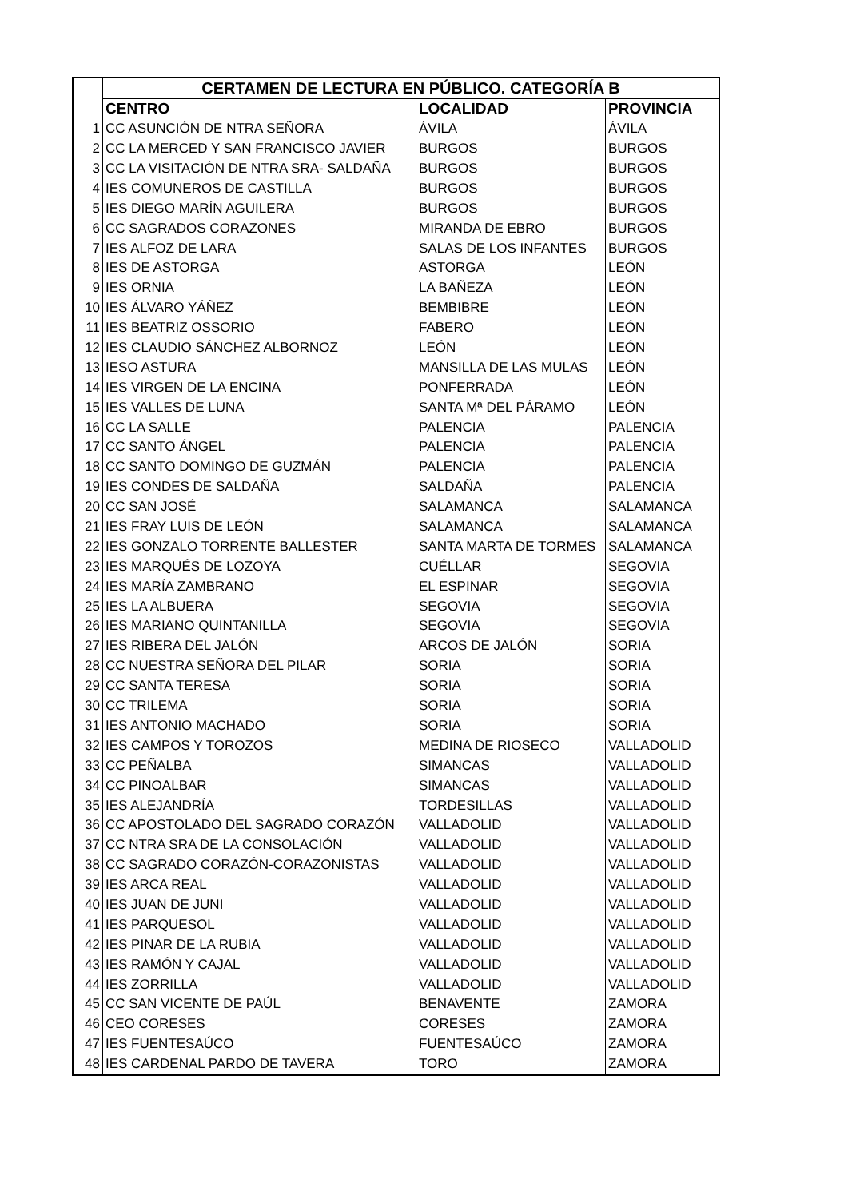| | CERTAMEN DE LECTURA EN PÚBLICO. CATEGORÍA B | | |
| | CENTRO | LOCALIDAD | PROVINCIA |
| 1 | CC ASUNCIÓN DE NTRA SEÑORA | ÁVILA | ÁVILA |
| 2 | CC LA MERCED Y SAN FRANCISCO JAVIER | BURGOS | BURGOS |
| 3 | CC LA VISITACIÓN DE NTRA SRA- SALDAÑA | BURGOS | BURGOS |
| 4 | IES COMUNEROS DE CASTILLA | BURGOS | BURGOS |
| 5 | IES DIEGO MARÍN AGUILERA | BURGOS | BURGOS |
| 6 | CC SAGRADOS CORAZONES | MIRANDA DE EBRO | BURGOS |
| 7 | IES ALFOZ DE LARA | SALAS DE LOS INFANTES | BURGOS |
| 8 | IES DE ASTORGA | ASTORGA | LEÓN |
| 9 | IES ORNIA | LA BAÑEZA | LEÓN |
| 10 | IES ÁLVARO YÁÑEZ | BEMBIBRE | LEÓN |
| 11 | IES BEATRIZ OSSORIO | FABERO | LEÓN |
| 12 | IES CLAUDIO SÁNCHEZ ALBORNOZ | LEÓN | LEÓN |
| 13 | IESO ASTURA | MANSILLA DE LAS MULAS | LEÓN |
| 14 | IES VIRGEN DE LA ENCINA | PONFERRADA | LEÓN |
| 15 | IES VALLES DE LUNA | SANTA Mª DEL PÁRAMO | LEÓN |
| 16 | CC LA SALLE | PALENCIA | PALENCIA |
| 17 | CC SANTO ÁNGEL | PALENCIA | PALENCIA |
| 18 | CC SANTO DOMINGO DE GUZMÁN | PALENCIA | PALENCIA |
| 19 | IES CONDES DE SALDAÑA | SALDAÑA | PALENCIA |
| 20 | CC SAN JOSÉ | SALAMANCA | SALAMANCA |
| 21 | IES FRAY LUIS DE LEÓN | SALAMANCA | SALAMANCA |
| 22 | IES GONZALO TORRENTE BALLESTER | SANTA MARTA DE TORMES | SALAMANCA |
| 23 | IES MARQUÉS DE LOZOYA | CUÉLLAR | SEGOVIA |
| 24 | IES MARÍA ZAMBRANO | EL ESPINAR | SEGOVIA |
| 25 | IES LA ALBUERA | SEGOVIA | SEGOVIA |
| 26 | IES MARIANO QUINTANILLA | SEGOVIA | SEGOVIA |
| 27 | IES RIBERA DEL JALÓN | ARCOS DE JALÓN | SORIA |
| 28 | CC NUESTRA SEÑORA DEL PILAR | SORIA | SORIA |
| 29 | CC SANTA TERESA | SORIA | SORIA |
| 30 | CC TRILEMA | SORIA | SORIA |
| 31 | IES ANTONIO MACHADO | SORIA | SORIA |
| 32 | IES CAMPOS Y TOROZOS | MEDINA DE RIOSECO | VALLADOLID |
| 33 | CC PEÑALBA | SIMANCAS | VALLADOLID |
| 34 | CC PINOALBAR | SIMANCAS | VALLADOLID |
| 35 | IES ALEJANDRÍA | TORDESILLAS | VALLADOLID |
| 36 | CC APOSTOLADO DEL SAGRADO CORAZÓN | VALLADOLID | VALLADOLID |
| 37 | CC NTRA SRA DE LA CONSOLACIÓN | VALLADOLID | VALLADOLID |
| 38 | CC SAGRADO CORAZÓN-CORAZONISTAS | VALLADOLID | VALLADOLID |
| 39 | IES ARCA REAL | VALLADOLID | VALLADOLID |
| 40 | IES JUAN DE JUNI | VALLADOLID | VALLADOLID |
| 41 | IES PARQUESOL | VALLADOLID | VALLADOLID |
| 42 | IES PINAR DE LA RUBIA | VALLADOLID | VALLADOLID |
| 43 | IES RAMÓN Y CAJAL | VALLADOLID | VALLADOLID |
| 44 | IES ZORRILLA | VALLADOLID | VALLADOLID |
| 45 | CC SAN VICENTE DE PAÚL | BENAVENTE | ZAMORA |
| 46 | CEO CORESES | CORESES | ZAMORA |
| 47 | IES FUENTESAÚCO | FUENTESAÚCO | ZAMORA |
| 48 | IES CARDENAL PARDO DE TAVERA | TORO | ZAMORA |